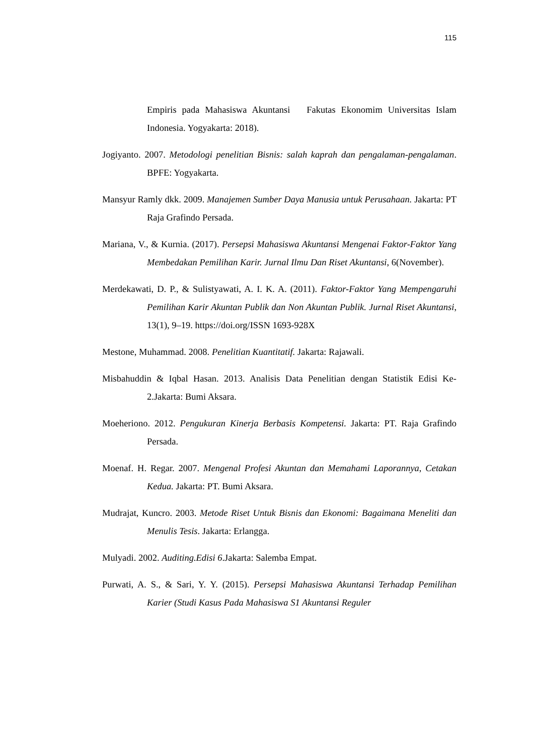115
Empiris pada Mahasiswa Akuntansi Fakutas Ekonomim Universitas Islam Indonesia. Yogyakarta: 2018).
Jogiyanto. 2007. Metodologi penelitian Bisnis: salah kaprah dan pengalaman-pengalaman. BPFE: Yogyakarta.
Mansyur Ramly dkk. 2009. Manajemen Sumber Daya Manusia untuk Perusahaan. Jakarta: PT Raja Grafindo Persada.
Mariana, V., & Kurnia. (2017). Persepsi Mahasiswa Akuntansi Mengenai Faktor-Faktor Yang Membedakan Pemilihan Karir. Jurnal Ilmu Dan Riset Akuntansi, 6(November).
Merdekawati, D. P., & Sulistyawati, A. I. K. A. (2011). Faktor-Faktor Yang Mempengaruhi Pemilihan Karir Akuntan Publik dan Non Akuntan Publik. Jurnal Riset Akuntansi, 13(1), 9–19. https://doi.org/ISSN 1693-928X
Mestone, Muhammad. 2008. Penelitian Kuantitatif. Jakarta: Rajawali.
Misbahuddin & Iqbal Hasan. 2013. Analisis Data Penelitian dengan Statistik Edisi Ke-2.Jakarta: Bumi Aksara.
Moeheriono. 2012. Pengukuran Kinerja Berbasis Kompetensi. Jakarta: PT. Raja Grafindo Persada.
Moenaf. H. Regar. 2007. Mengenal Profesi Akuntan dan Memahami Laporannya, Cetakan Kedua. Jakarta: PT. Bumi Aksara.
Mudrajat, Kuncro. 2003. Metode Riset Untuk Bisnis dan Ekonomi: Bagaimana Meneliti dan Menulis Tesis. Jakarta: Erlangga.
Mulyadi. 2002. Auditing.Edisi 6.Jakarta: Salemba Empat.
Purwati, A. S., & Sari, Y. Y. (2015). Persepsi Mahasiswa Akuntansi Terhadap Pemilihan Karier (Studi Kasus Pada Mahasiswa S1 Akuntansi Reguler